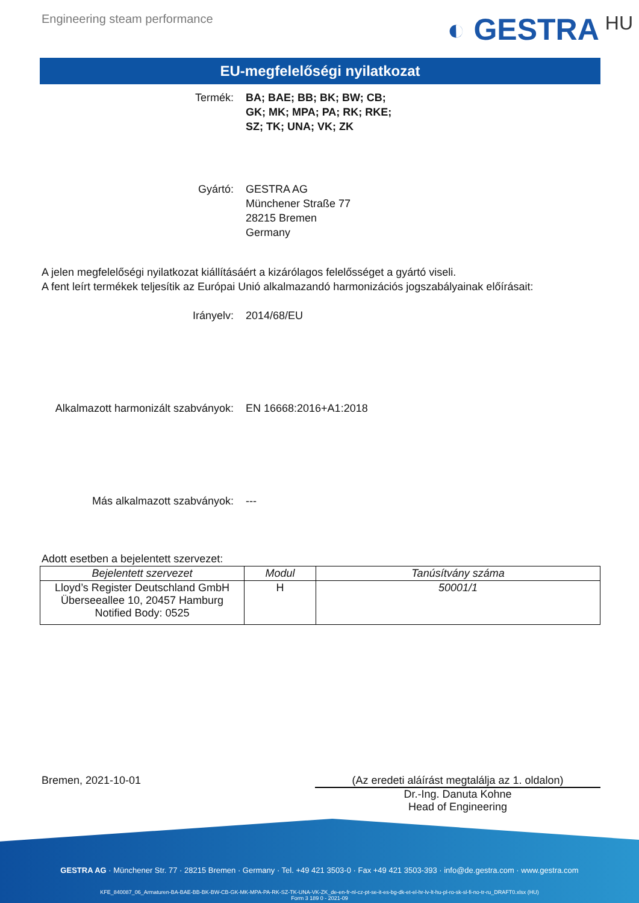Engineering steam performance
◐ GESTRA HU
EU-megfelelőségi nyilatkozat
Termék: BA; BAE; BB; BK; BW; CB;
GK; MK; MPA; PA; RK; RKE;
SZ; TK; UNA; VK; ZK
Gyártó: GESTRA AG
Münchener Straße 77
28215 Bremen
Germany
A jelen megfelelőségi nyilatkozat kiállításáért a kizárólagos felelősséget a gyártó viseli.
A fent leírt termékek teljesítik az Európai Unió alkalmazandó harmonizációs jogszabályainak előírásait:
Irányelv: 2014/68/EU
Alkalmazott harmonizált szabványok: EN 16668:2016+A1:2018
Más alkalmazott szabványok: ---
Adott esetben a bejelentett szervezet:
| Bejelentett szervezet | Modul | Tanúsítvány száma |
| --- | --- | --- |
| Lloyd’s Register Deutschland GmbH Überseeallee 10, 20457 Hamburg Notified Body: 0525 | H | 50001/1 |
Bremen, 2021-10-01 (Az eredeti aláírást megtalálja az 1. oldalon)
Dr.-Ing. Danuta Kohne
Head of Engineering
GESTRA AG · Münchener Str. 77 · 28215 Bremen · Germany · Tel. +49 421 3503-0 · Fax +49 421 3503-393 · info@de.gestra.com · www.gestra.com
KFE_840087_06_Armaturen-BA-BAE-BB-BK-BW-CB-GK-MK-MPA-PA-RK-SZ-TK-UNA-VK-ZK_de-en-fr-nl-cz-pt-se-it-es-bg-dk-et-el-hr-lv-lt-hu-pl-ro-sk-sl-fi-no-tr-ru_DRAFT0.xlsx (HU)
Form 3 189 0 - 2021-09